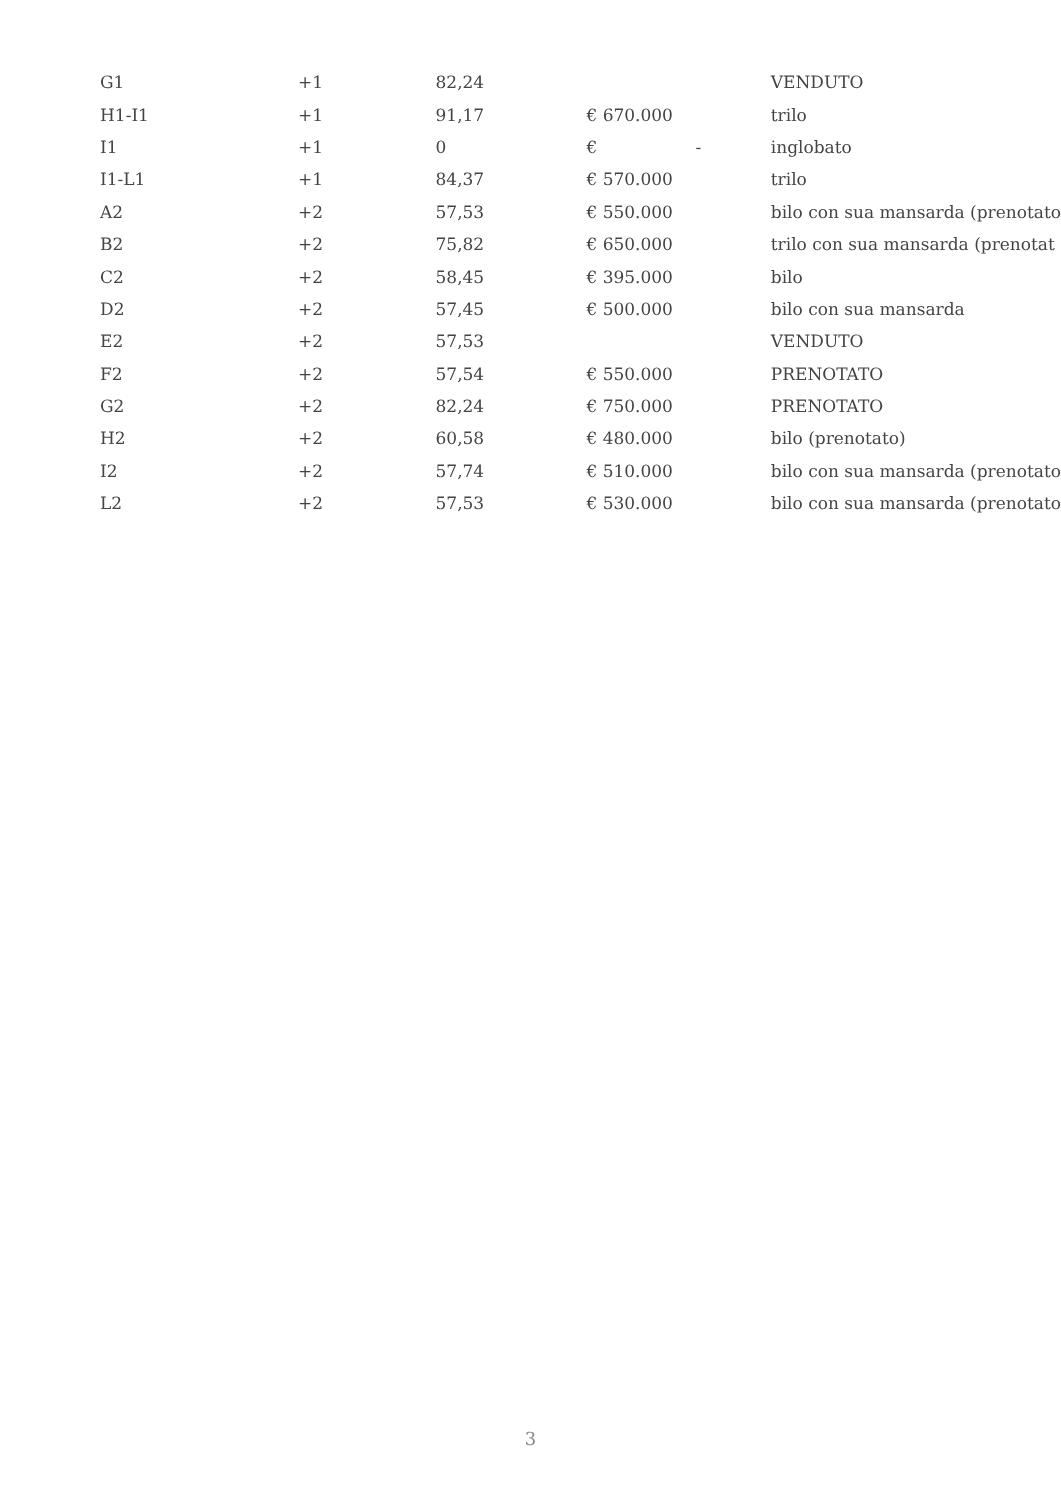| G1 | +1 | 82,24 | | | VENDUTO |
| H1-I1 | +1 | 91,17 | € 670.000 | | trilo |
| I1 | +1 | 0 | € | - | inglobato |
| I1-L1 | +1 | 84,37 | € 570.000 | | trilo |
| A2 | +2 | 57,53 | € 550.000 | | bilo con sua mansarda (prenotato |
| B2 | +2 | 75,82 | € 650.000 | | trilo con sua mansarda (prenotat |
| C2 | +2 | 58,45 | € 395.000 | | bilo |
| D2 | +2 | 57,45 | € 500.000 | | bilo con sua mansarda |
| E2 | +2 | 57,53 | | | VENDUTO |
| F2 | +2 | 57,54 | € 550.000 | | PRENOTATO |
| G2 | +2 | 82,24 | € 750.000 | | PRENOTATO |
| H2 | +2 | 60,58 | € 480.000 | | bilo (prenotato) |
| I2 | +2 | 57,74 | € 510.000 | | bilo con sua mansarda (prenotato |
| L2 | +2 | 57,53 | € 530.000 | | bilo con sua mansarda (prenotato |
3